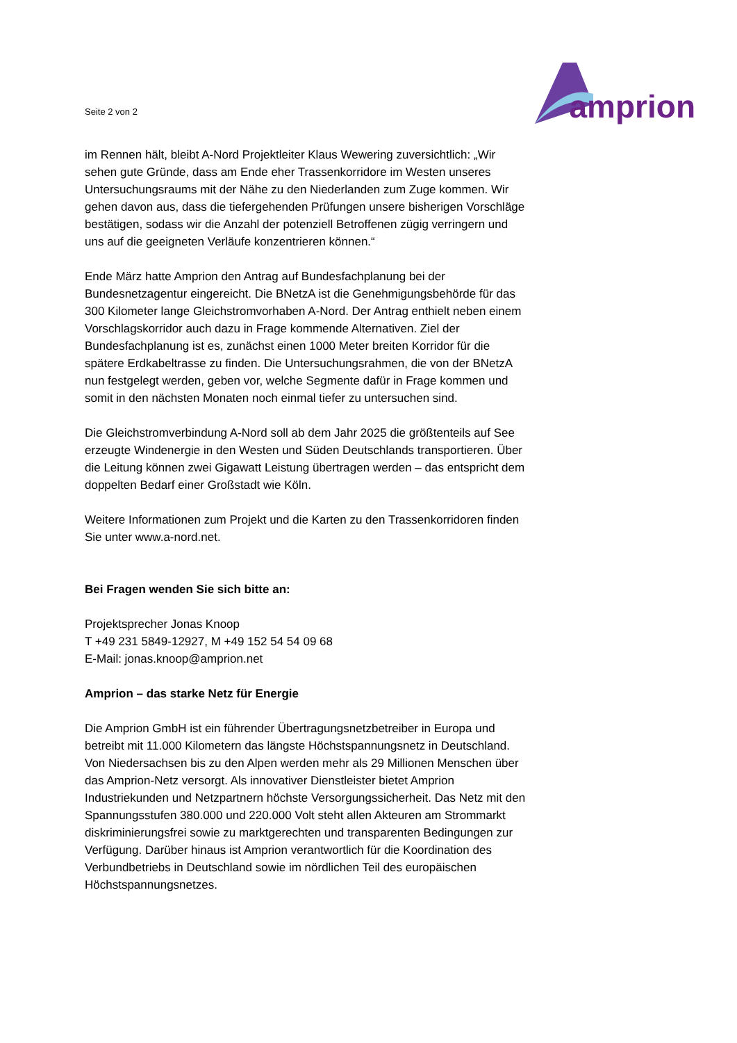Seite 2 von 2
amprion
im Rennen hält, bleibt A-Nord Projektleiter Klaus Wewering zuversichtlich: „Wir sehen gute Gründe, dass am Ende eher Trassenkorridore im Westen unseres Untersuchungsraums mit der Nähe zu den Niederlanden zum Zuge kommen. Wir gehen davon aus, dass die tiefergehenden Prüfungen unsere bisherigen Vorschläge bestätigen, sodass wir die Anzahl der potenziell Betroffenen zügig verringern und uns auf die geeigneten Verläufe konzentrieren können.“
Ende März hatte Amprion den Antrag auf Bundesfachplanung bei der Bundesnetzagentur eingereicht. Die BNetzA ist die Genehmigungsbehörde für das 300 Kilometer lange Gleichstromvorhaben A-Nord. Der Antrag enthielt neben einem Vorschlagskorridor auch dazu in Frage kommende Alternativen. Ziel der Bundesfachplanung ist es, zunächst einen 1000 Meter breiten Korridor für die spätere Erdkabeltrasse zu finden. Die Untersuchungsrahmen, die von der BNetzA nun festgelegt werden, geben vor, welche Segmente dafür in Frage kommen und somit in den nächsten Monaten noch einmal tiefer zu untersuchen sind.
Die Gleichstromverbindung A-Nord soll ab dem Jahr 2025 die größtenteils auf See erzeugte Windenergie in den Westen und Süden Deutschlands transportieren. Über die Leitung können zwei Gigawatt Leistung übertragen werden – das entspricht dem doppelten Bedarf einer Großstadt wie Köln.
Weitere Informationen zum Projekt und die Karten zu den Trassenkorridoren finden Sie unter www.a-nord.net.
Bei Fragen wenden Sie sich bitte an:
Projektsprecher Jonas Knoop
T +49 231 5849-12927, M +49 152 54 54 09 68
E-Mail: jonas.knoop@amprion.net
Amprion – das starke Netz für Energie
Die Amprion GmbH ist ein führender Übertragungsnetzbetreiber in Europa und betreibt mit 11.000 Kilometern das längste Höchstspannungsnetz in Deutschland. Von Niedersachsen bis zu den Alpen werden mehr als 29 Millionen Menschen über das Amprion-Netz versorgt. Als innovativer Dienstleister bietet Amprion Industriekunden und Netzpartnern höchste Versorgungssicherheit. Das Netz mit den Spannungsstufen 380.000 und 220.000 Volt steht allen Akteuren am Strommarkt diskriminierungsfrei sowie zu marktgerechten und transparenten Bedingungen zur Verfügung. Darüber hinaus ist Amprion verantwortlich für die Koordination des Verbundbetriebs in Deutschland sowie im nördlichen Teil des europäischen Höchstspannungsnetzes.